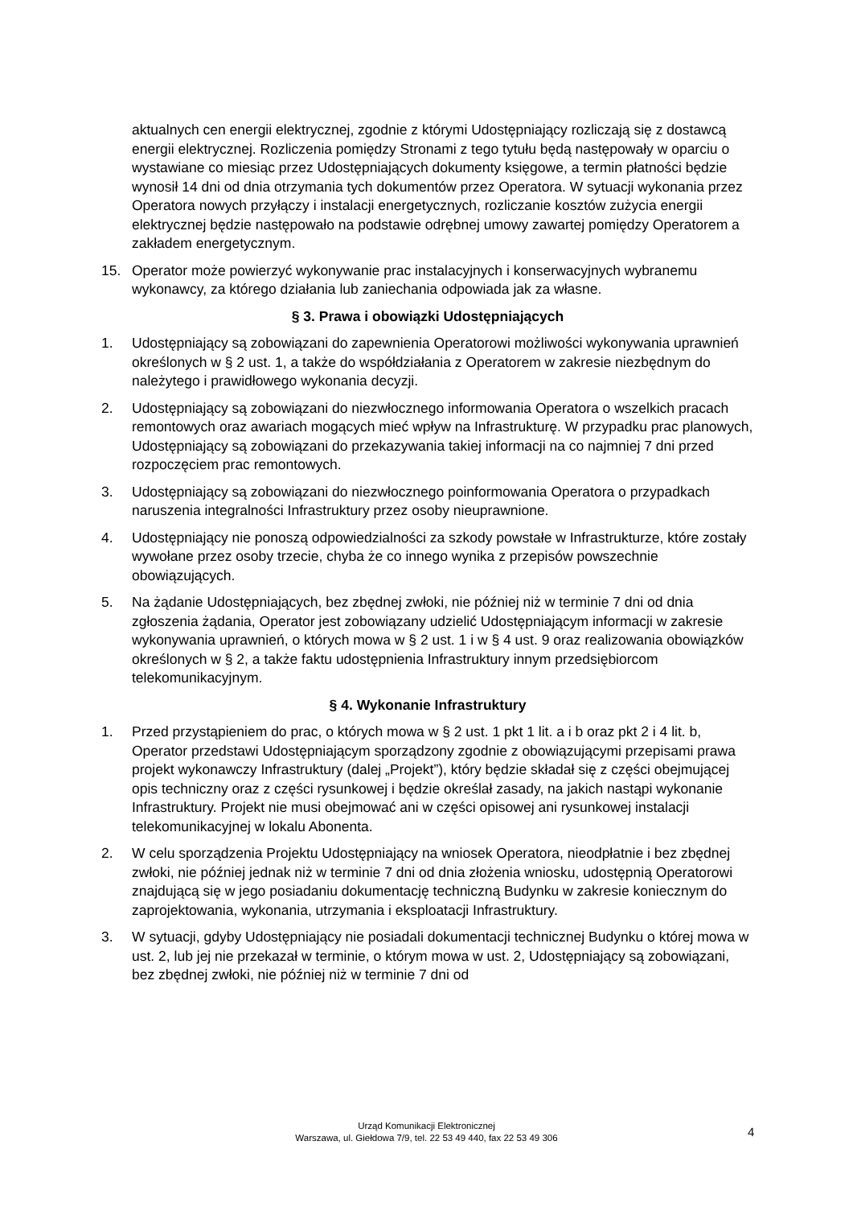aktualnych cen energii elektrycznej, zgodnie z którymi Udostępniający rozliczają się z dostawcą energii elektrycznej. Rozliczenia pomiędzy Stronami z tego tytułu będą następowały w oparciu o wystawiane co miesiąc przez Udostępniających dokumenty księgowe, a termin płatności będzie wynosił 14 dni od dnia otrzymania tych dokumentów przez Operatora. W sytuacji wykonania przez Operatora nowych przyłączy i instalacji energetycznych, rozliczanie kosztów zużycia energii elektrycznej będzie następowało na podstawie odrębnej umowy zawartej pomiędzy Operatorem a zakładem energetycznym.
15. Operator może powierzyć wykonywanie prac instalacyjnych i konserwacyjnych wybranemu wykonawcy, za którego działania lub zaniechania odpowiada jak za własne.
§ 3. Prawa i obowiązki Udostępniających
1. Udostępniający są zobowiązani do zapewnienia Operatorowi możliwości wykonywania uprawnień określonych w § 2 ust. 1, a także do współdziałania z Operatorem w zakresie niezbędnym do należytego i prawidłowego wykonania decyzji.
2. Udostępniający są zobowiązani do niezwłocznego informowania Operatora o wszelkich pracach remontowych oraz awariach mogących mieć wpływ na Infrastrukturę. W przypadku prac planowych, Udostępniający są zobowiązani do przekazywania takiej informacji na co najmniej 7 dni przed rozpoczęciem prac remontowych.
3. Udostępniający są zobowiązani do niezwłocznego poinformowania Operatora o przypadkach naruszenia integralności Infrastruktury przez osoby nieuprawnione.
4. Udostępniający nie ponoszą odpowiedzialności za szkody powstałe w Infrastrukturze, które zostały wywołane przez osoby trzecie, chyba że co innego wynika z przepisów powszechnie obowiązujących.
5. Na żądanie Udostępniających, bez zbędnej zwłoki, nie później niż w terminie 7 dni od dnia zgłoszenia żądania, Operator jest zobowiązany udzielić Udostępniającym informacji w zakresie wykonywania uprawnień, o których mowa w § 2 ust. 1 i w § 4 ust. 9 oraz realizowania obowiązków określonych w § 2, a także faktu udostępnienia Infrastruktury innym przedsiębiorcom telekomunikacyjnym.
§ 4. Wykonanie Infrastruktury
1. Przed przystąpieniem do prac, o których mowa w § 2 ust. 1 pkt 1 lit. a i b oraz pkt 2 i 4 lit. b, Operator przedstawi Udostępniającym sporządzony zgodnie z obowiązującymi przepisami prawa projekt wykonawczy Infrastruktury (dalej „Projekt”), który będzie składał się z części obejmującej opis techniczny oraz z części rysunkowej i będzie określał zasady, na jakich nastąpi wykonanie Infrastruktury. Projekt nie musi obejmować ani w części opisowej ani rysunkowej instalacji telekomunikacyjnej w lokalu Abonenta.
2. W celu sporządzenia Projektu Udostępniający na wniosek Operatora, nieodpłatnie i bez zbędnej zwłoki, nie później jednak niż w terminie 7 dni od dnia złożenia wniosku, udostępnią Operatorowi znajdującą się w jego posiadaniu dokumentację techniczną Budynku w zakresie koniecznym do zaprojektowania, wykonania, utrzymania i eksploatacji Infrastruktury.
3. W sytuacji, gdyby Udostępniający nie posiadali dokumentacji technicznej Budynku o której mowa w ust. 2, lub jej nie przekazał w terminie, o którym mowa w ust. 2, Udostępniający są zobowiązani, bez zbędnej zwłoki, nie później niż w terminie 7 dni od
Urząd Komunikacji Elektronicznej
Warszawa, ul. Giełdowa 7/9, tel. 22 53 49 440, fax 22 53 49 306
4